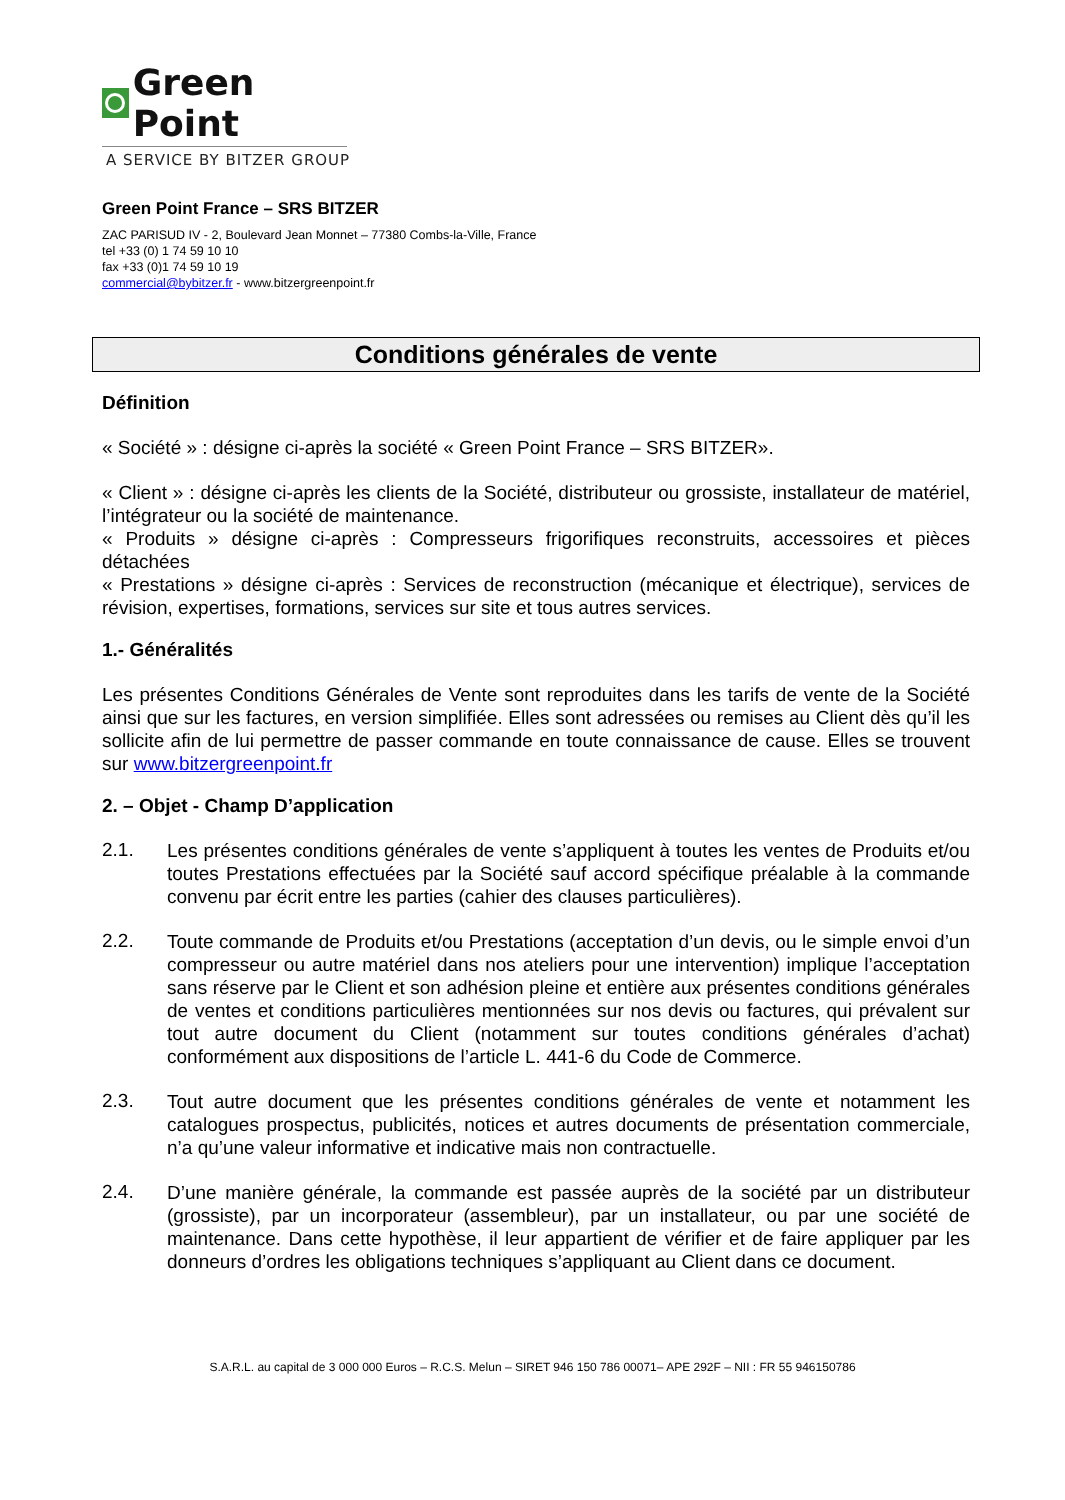Green Point
A SERVICE BY BITZER GROUP
Green Point France – SRS BITZER
ZAC PARISUD IV - 2, Boulevard Jean Monnet – 77380 Combs-la-Ville, France
tel +33 (0) 1 74 59 10 10
fax +33 (0)1 74 59 10 19
commercial@bybitzer.fr - www.bitzergreenpoint.fr
Conditions générales de vente
Définition
« Société » : désigne ci-après la société « Green Point France – SRS BITZER».
« Client » : désigne ci-après les clients de la Société, distributeur ou grossiste, installateur de matériel, l’intégrateur ou la société de maintenance.
« Produits » désigne ci-après : Compresseurs frigorifiques reconstruits, accessoires et pièces détachées
« Prestations » désigne ci-après : Services de reconstruction (mécanique et électrique), services de révision, expertises, formations, services sur site et tous autres services.
1.- Généralités
Les présentes Conditions Générales de Vente sont reproduites dans les tarifs de vente de la Société ainsi que sur les factures, en version simplifiée. Elles sont adressées ou remises au Client dès qu’il les sollicite afin de lui permettre de passer commande en toute connaissance de cause. Elles se trouvent sur www.bitzergreenpoint.fr
2. – Objet - Champ D’application
2.1.
Les présentes conditions générales de vente s’appliquent à toutes les ventes de Produits et/ou toutes Prestations effectuées par la Société sauf accord spécifique préalable à la commande convenu par écrit entre les parties (cahier des clauses particulières).
2.2.
Toute commande de Produits et/ou Prestations (acceptation d’un devis, ou le simple envoi d’un compresseur ou autre matériel dans nos ateliers pour une intervention) implique l’acceptation sans réserve par le Client et son adhésion pleine et entière aux présentes conditions générales de ventes et conditions particulières mentionnées sur nos devis ou factures, qui prévalent sur tout autre document du Client (notamment sur toutes conditions générales d’achat) conformément aux dispositions de l’article L. 441-6 du Code de Commerce.
2.3.
Tout autre document que les présentes conditions générales de vente et notamment les catalogues prospectus, publicités, notices et autres documents de présentation commerciale, n’a qu’une valeur informative et indicative mais non contractuelle.
2.4.
D’une manière générale, la commande est passée auprès de la société par un distributeur (grossiste), par un incorporateur (assembleur), par un installateur, ou par une société de maintenance. Dans cette hypothèse, il leur appartient de vérifier et de faire appliquer par les donneurs d’ordres les obligations techniques s’appliquant au Client dans ce document.
S.A.R.L. au capital de 3 000 000 Euros – R.C.S. Melun – SIRET 946 150 786 00071– APE 292F – NII : FR 55 946150786